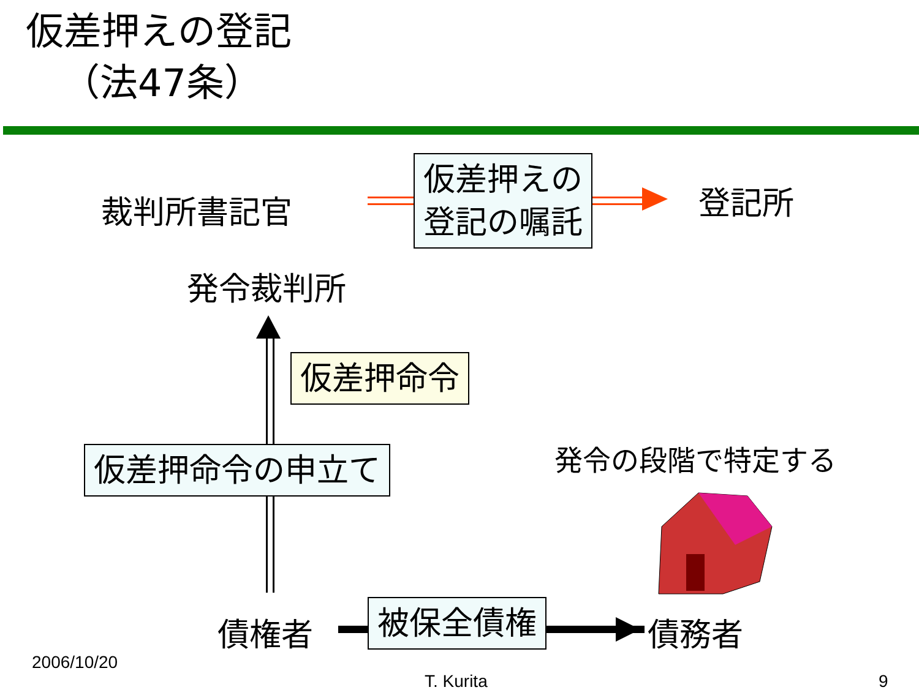仮差押えの登記
（法47条）
裁判所書記官
仮差押えの
登記の嘱託
登記所
発令裁判所
仮差押命令
仮差押命令の申立て 発令の段階で特定する
債権者 被保全債権 債務者
2006/10/20
T. Kurita 9